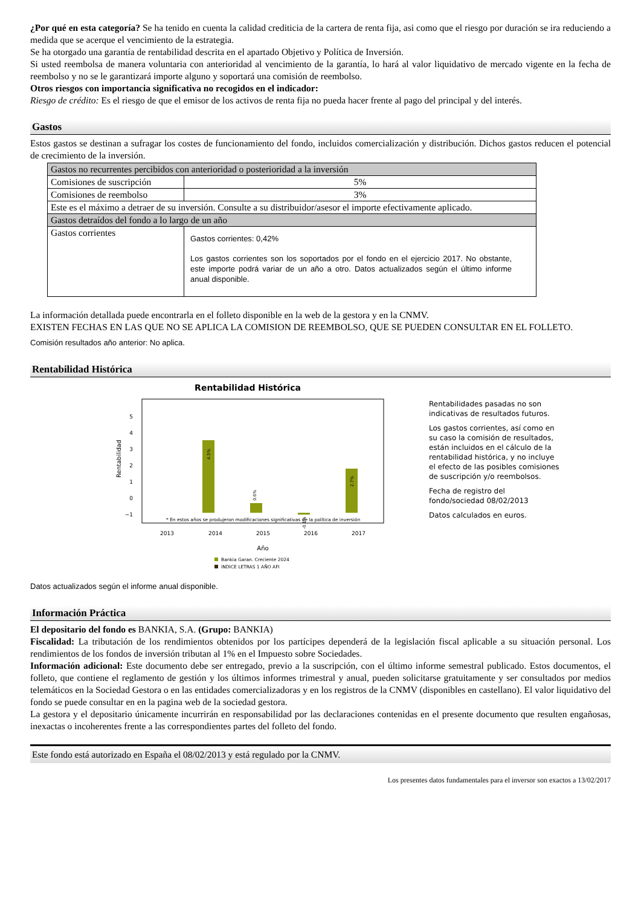¿Por qué en esta categoría? Se ha tenido en cuenta la calidad crediticia de la cartera de renta fija, asi como que el riesgo por duración se ira reduciendo a medida que se acerque el vencimiento de la estrategia.
Se ha otorgado una garantía de rentabilidad descrita en el apartado Objetivo y Política de Inversión.
Si usted reembolsa de manera voluntaria con anterioridad al vencimiento de la garantía, lo hará al valor liquidativo de mercado vigente en la fecha de reembolso y no se le garantizará importe alguno y soportará una comisión de reembolso.
Otros riesgos con importancia significativa no recogidos en el indicador:
Riesgo de crédito: Es el riesgo de que el emisor de los activos de renta fija no pueda hacer frente al pago del principal y del interés.
Gastos
Estos gastos se destinan a sufragar los costes de funcionamiento del fondo, incluidos comercialización y distribución. Dichos gastos reducen el potencial de crecimiento de la inversión.
| Gastos no recurrentes percibidos con anterioridad o posterioridad a la inversión | |
| Comisiones de suscripción | 5% |
| Comisiones de reembolso | 3% |
| Este es el máximo a detraer de su inversión. Consulte a su distribuidor/asesor el importe efectivamente aplicado. | |
| Gastos detraídos del fondo a lo largo de un año | |
| Gastos corrientes | Gastos corrientes: 0,42% Los gastos corrientes son los soportados por el fondo en el ejercicio 2017. No obstante, este importe podrá variar de un año a otro. Datos actualizados según el último informe anual disponible. |
La información detallada puede encontrarla en el folleto disponible en la web de la gestora y en la CNMV.
EXISTEN FECHAS EN LAS QUE NO SE APLICA LA COMISION DE REEMBOLSO, QUE SE PUEDEN CONSULTAR EN EL FOLLETO.
Comisión resultados año anterior: No aplica.
Rentabilidad Histórica
Rentabilidad Histórica
5
4
3
2
1
0
−1
Rentabilidad
4.5%
0.6%
-0.1%
2.7%
* En estos años se produjeron modificaciones significativas de la política de inversión
2013
2014
2015
2016
2017
Año
Bankia Garan. Creciente 2024
INDICE LETRAS 1 AÑO AFI
Rentabilidades pasadas no son indicativas de resultados futuros.
Los gastos corrientes, así como en su caso la comisión de resultados, están incluidos en el cálculo de la rentabilidad histórica, y no incluye el efecto de las posibles comisiones de suscripción y/o reembolsos.
Fecha de registro del fondo/sociedad 08/02/2013
Datos calculados en euros.
Datos actualizados según el informe anual disponible.
Información Práctica
El depositario del fondo es BANKIA, S.A. (Grupo: BANKIA)
Fiscalidad: La tributación de los rendimientos obtenidos por los partícipes dependerá de la legislación fiscal aplicable a su situación personal. Los rendimientos de los fondos de inversión tributan al 1% en el Impuesto sobre Sociedades.
Información adicional: Este documento debe ser entregado, previo a la suscripción, con el último informe semestral publicado. Estos documentos, el folleto, que contiene el reglamento de gestión y los últimos informes trimestral y anual, pueden solicitarse gratuitamente y ser consultados por medios telemáticos en la Sociedad Gestora o en las entidades comercializadoras y en los registros de la CNMV (disponibles en castellano). El valor liquidativo del fondo se puede consultar en en la pagina web de la sociedad gestora.
La gestora y el depositario únicamente incurrirán en responsabilidad por las declaraciones contenidas en el presente documento que resulten engañosas, inexactas o incoherentes frente a las correspondientes partes del folleto del fondo.
Este fondo está autorizado en España el 08/02/2013 y está regulado por la CNMV.
Los presentes datos fundamentales para el inversor son exactos a 13/02/2017